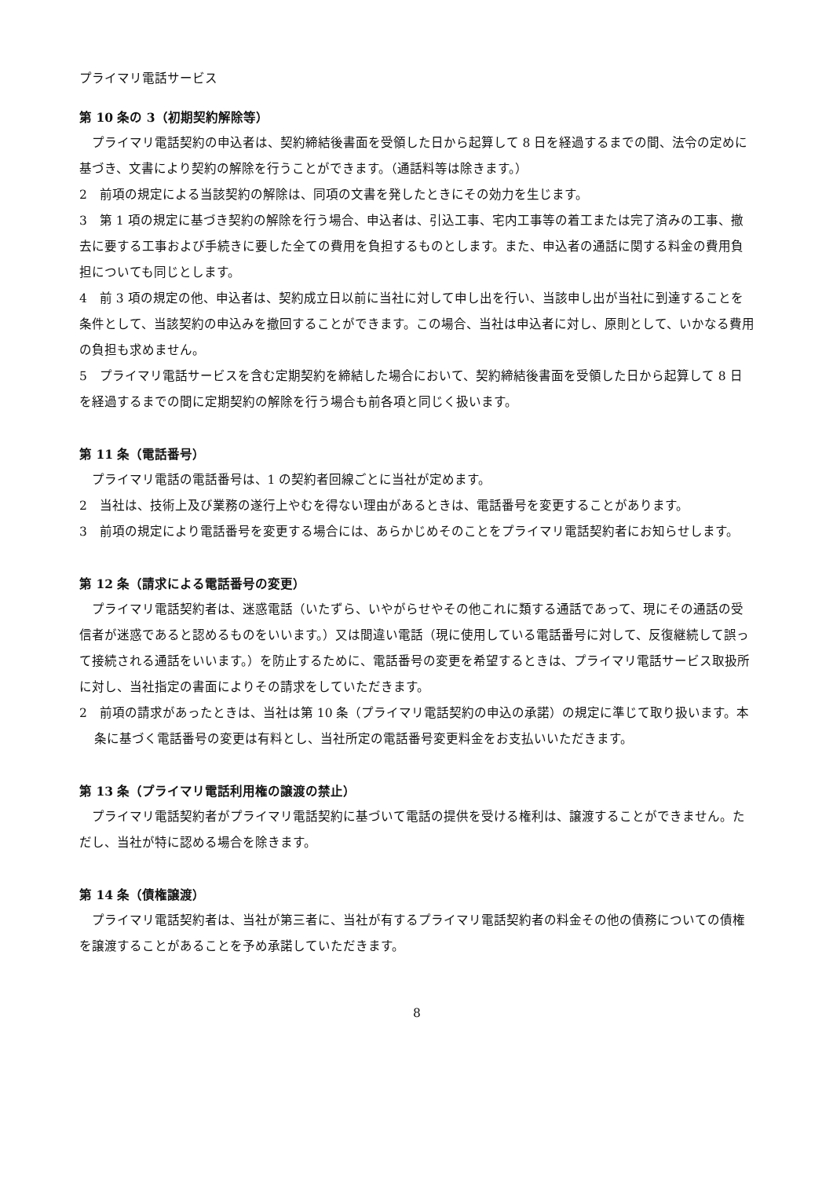プライマリ電話サービス
第 10 条の 3（初期契約解除等）
プライマリ電話契約の申込者は、契約締結後書面を受領した日から起算して 8 日を経過するまでの間、法令の定めに基づき、文書により契約の解除を行うことができます。（通話料等は除きます。）
2　前項の規定による当該契約の解除は、同項の文書を発したときにその効力を生じます。
3　第 1 項の規定に基づき契約の解除を行う場合、申込者は、引込工事、宅内工事等の着工または完了済みの工事、撤去に要する工事および手続きに要した全ての費用を負担するものとします。また、申込者の通話に関する料金の費用負担についても同じとします。
4　前 3 項の規定の他、申込者は、契約成立日以前に当社に対して申し出を行い、当該申し出が当社に到達することを条件として、当該契約の申込みを撤回することができます。この場合、当社は申込者に対し、原則として、いかなる費用の負担も求めません。
5　プライマリ電話サービスを含む定期契約を締結した場合において、契約締結後書面を受領した日から起算して 8 日を経過するまでの間に定期契約の解除を行う場合も前各項と同じく扱います。
第 11 条（電話番号）
プライマリ電話の電話番号は、1 の契約者回線ごとに当社が定めます。
2　当社は、技術上及び業務の遂行上やむを得ない理由があるときは、電話番号を変更することがあります。
3　前項の規定により電話番号を変更する場合には、あらかじめそのことをプライマリ電話契約者にお知らせします。
第 12 条（請求による電話番号の変更）
プライマリ電話契約者は、迷惑電話（いたずら、いやがらせやその他これに類する通話であって、現にその通話の受信者が迷惑であると認めるものをいいます。）又は間違い電話（現に使用している電話番号に対して、反復継続して誤って接続される通話をいいます。）を防止するために、電話番号の変更を希望するときは、プライマリ電話サービス取扱所に対し、当社指定の書面によりその請求をしていただきます。
2　前項の請求があったときは、当社は第 10 条（プライマリ電話契約の申込の承諾）の規定に準じて取り扱います。本条に基づく電話番号の変更は有料とし、当社所定の電話番号変更料金をお支払いいただきます。
第 13 条（プライマリ電話利用権の譲渡の禁止）
プライマリ電話契約者がプライマリ電話契約に基づいて電話の提供を受ける権利は、譲渡することができません。ただし、当社が特に認める場合を除きます。
第 14 条（債権譲渡）
プライマリ電話契約者は、当社が第三者に、当社が有するプライマリ電話契約者の料金その他の債務についての債権を譲渡することがあることを予め承諾していただきます。
8